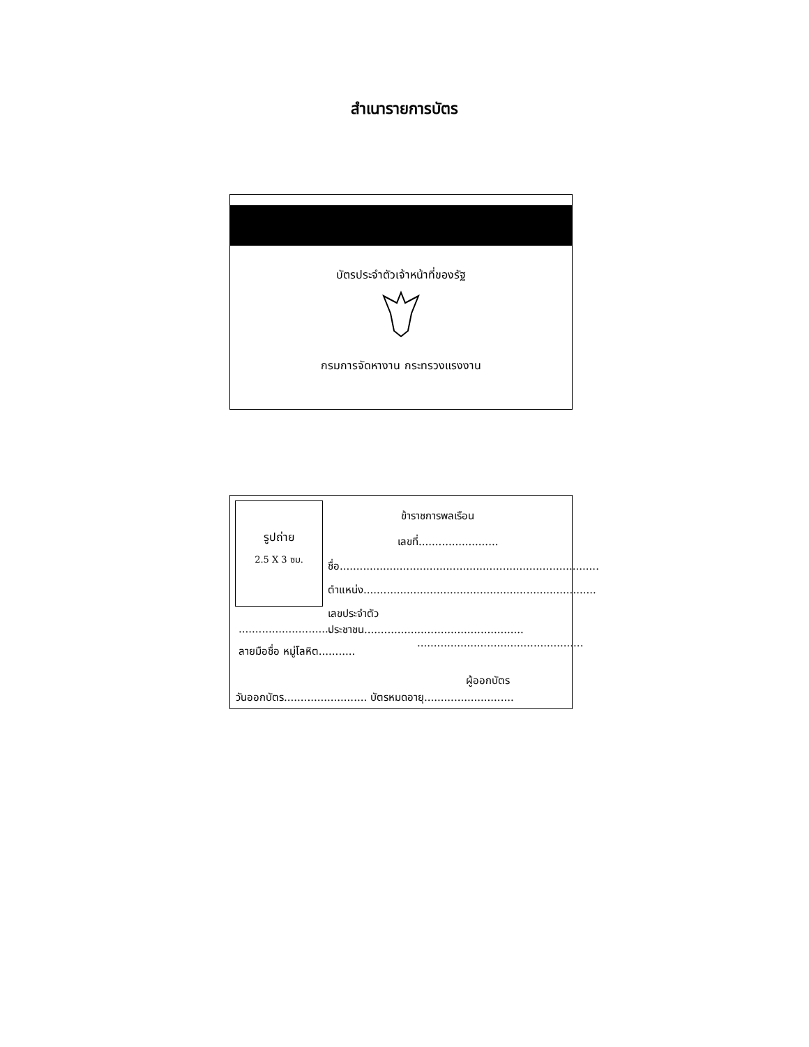สำเนารายการบัตร
บัตรประจำตัวเจ้าหน้าที่ของรัฐ
กรมการจัดหางาน กระทรวงแรงงาน
รูปถ่าย
2.5 X 3 ซม.
ข้าราชการพลเรือน
เลขที่........................
ชื่อ..............................................................................
ตำแหน่ง......................................................................
เลขประจำตัวประชาชน................................................
............................
..................................................
ลายมือชื่อ หมู่โลหิต...........
ผู้ออกบัตร
วันออกบัตร......................... บัตรหมดอายุ...........................